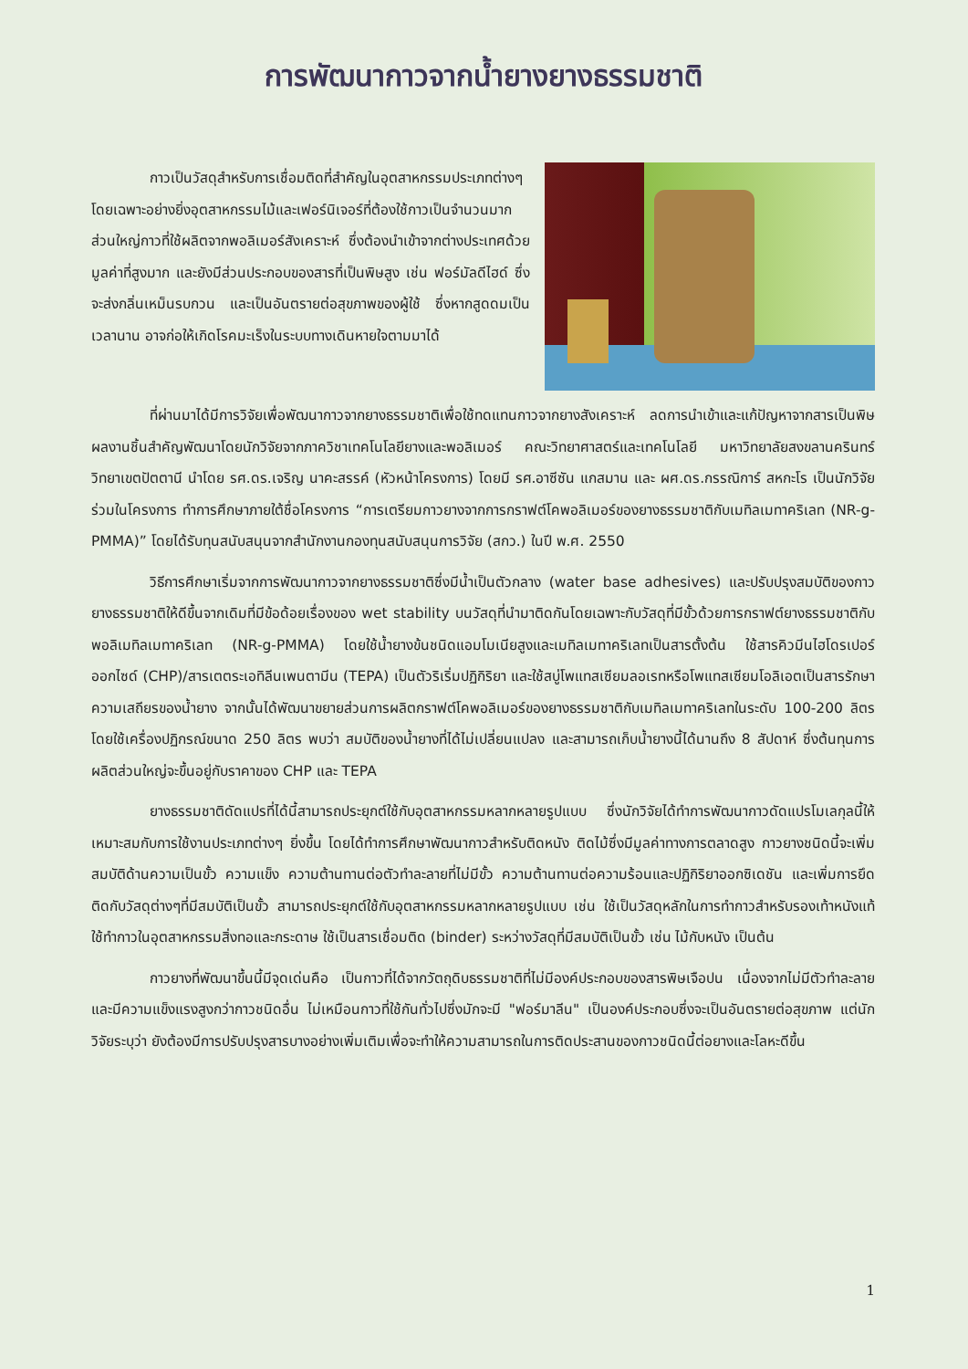การพัฒนากาวจากน้ำยางยางธรรมชาติ
กาวเป็นวัสดุสำหรับการเชื่อมติดที่สำคัญในอุตสาหกรรมประเภทต่างๆ โดยเฉพาะอย่างยิ่งอุตสาหกรรมไม้และเฟอร์นิเจอร์ที่ต้องใช้กาวเป็นจำนวนมาก ส่วนใหญ่กาวที่ใช้ผลิตจากพอลิเมอร์สังเคราะห์ ซึ่งต้องนำเข้าจากต่างประเทศด้วยมูลค่าที่สูงมาก และยังมีส่วนประกอบของสารที่เป็นพิษสูง เช่น ฟอร์มัลดีไฮด์ ซึ่งจะส่งกลิ่นเหม็นรบกวน และเป็นอันตรายต่อสุขภาพของผู้ใช้ ซึ่งหากสูดดมเป็นเวลานาน อาจก่อให้เกิดโรคมะเร็งในระบบทางเดินหายใจตามมาได้
ที่ผ่านมาได้มีการวิจัยเพื่อพัฒนากาวจากยางธรรมชาติเพื่อใช้ทดแทนกาวจากยางสังเคราะห์ ลดการนำเข้าและแก้ปัญหาจากสารเป็นพิษ ผลงานชิ้นสำคัญพัฒนาโดยนักวิจัยจากภาควิชาเทคโนโลยียางและพอลิเมอร์ คณะวิทยาศาสตร์และเทคโนโลยี มหาวิทยาลัยสงขลานครินทร์ วิทยาเขตปัตตานี นำโดย รศ.ดร.เจริญ นาคะสรรค์ (หัวหน้าโครงการ) โดยมี รศ.อาซีซัน แกสมาน และ ผศ.ดร.กรรณิการ์ สหกะโร เป็นนักวิจัยร่วมในโครงการ ทำการศึกษาภายใต้ชื่อโครงการ “การเตรียมกาวยางจากการกราฟต์โคพอลิเมอร์ของยางธรรมชาติกับเมทิลเมทาคริเลท (NR-g-PMMA)” โดยได้รับทุนสนับสนุนจากสำนักงานกองทุนสนับสนุนการวิจัย (สกว.) ในปี พ.ศ. 2550
วิธีการศึกษาเริ่มจากการพัฒนากาวจากยางธรรมชาติซึ่งมีน้ำเป็นตัวกลาง (water base adhesives) และปรับปรุงสมบัติของกาวยางธรรมชาติให้ดีขึ้นจากเดิมที่มีข้อด้อยเรื่องของ wet stability บนวัสดุที่นำมาติดกันโดยเฉพาะกับวัสดุที่มีขั้วด้วยการกราฟต์ยางธรรมชาติกับพอลิเมทิลเมทาคริเลท (NR-g-PMMA) โดยใช้น้ำยางข้นชนิดแอมโมเนียสูงและเมทิลเมทาคริเลทเป็นสารตั้งต้น ใช้สารคิวมีนไฮโดรเปอร์ออกไซด์ (CHP)/สารเตตระเอทิลีนเพนตามีน (TEPA) เป็นตัวริเริ่มปฏิกิริยา และใช้สบู่โพแทสเซียมลอเรทหรือโพแทสเซียมโอลิเอตเป็นสารรักษาความเสถียรของน้ำยาง จากนั้นได้พัฒนาขยายส่วนการผลิตกราฟต์โคพอลิเมอร์ของยางธรรมชาติกับเมทิลเมทาคริเลทในระดับ 100-200 ลิตร โดยใช้เครื่องปฏิกรณ์ขนาด 250 ลิตร พบว่า สมบัติของน้ำยางที่ได้ไม่เปลี่ยนแปลง และสามารถเก็บน้ำยางนี้ได้นานถึง 8 สัปดาห์ ซึ่งต้นทุนการผลิตส่วนใหญ่จะขึ้นอยู่กับราคาของ CHP และ TEPA
ยางธรรมชาติดัดแปรที่ได้นี้สามารถประยุกต์ใช้กับอุตสาหกรรมหลากหลายรูปแบบ ซึ่งนักวิจัยได้ทำการพัฒนากาวดัดแปรโมเลกุลนี้ให้เหมาะสมกับการใช้งานประเภทต่างๆ ยิ่งขึ้น โดยได้ทำการศึกษาพัฒนากาวสำหรับติดหนัง ติดไม้ซึ่งมีมูลค่าทางการตลาดสูง กาวยางชนิดนี้จะเพิ่มสมบัติด้านความเป็นขั้ว ความแข็ง ความต้านทานต่อตัวทำละลายที่ไม่มีขั้ว ความต้านทานต่อความร้อนและปฏิกิริยาออกซิเดชัน และเพิ่มการยึดติดกับวัสดุต่างๆที่มีสมบัติเป็นขั้ว สามารถประยุกต์ใช้กับอุตสาหกรรมหลากหลายรูปแบบ เช่น ใช้เป็นวัสดุหลักในการทำกาวสำหรับรองเท้าหนังแท้ ใช้ทำกาวในอุตสาหกรรมสิ่งทอและกระดาษ ใช้เป็นสารเชื่อมติด (binder) ระหว่างวัสดุที่มีสมบัติเป็นขั้ว เช่น ไม้กับหนัง เป็นต้น
กาวยางที่พัฒนาขึ้นนี้มีจุดเด่นคือ เป็นกาวที่ได้จากวัตถุดิบธรรมชาติที่ไม่มีองค์ประกอบของสารพิษเจือปน เนื่องจากไม่มีตัวทำละลายและมีความแข็งแรงสูงกว่ากาวชนิดอื่น ไม่เหมือนกาวที่ใช้กันทั่วไปซึ่งมักจะมี "ฟอร์มาลีน" เป็นองค์ประกอบซึ่งจะเป็นอันตรายต่อสุขภาพ แต่นักวิจัยระบุว่า ยังต้องมีการปรับปรุงสารบางอย่างเพิ่มเติมเพื่อจะทำให้ความสามารถในการติดประสานของกาวชนิดนี้ต่อยางและโลหะดีขึ้น
1